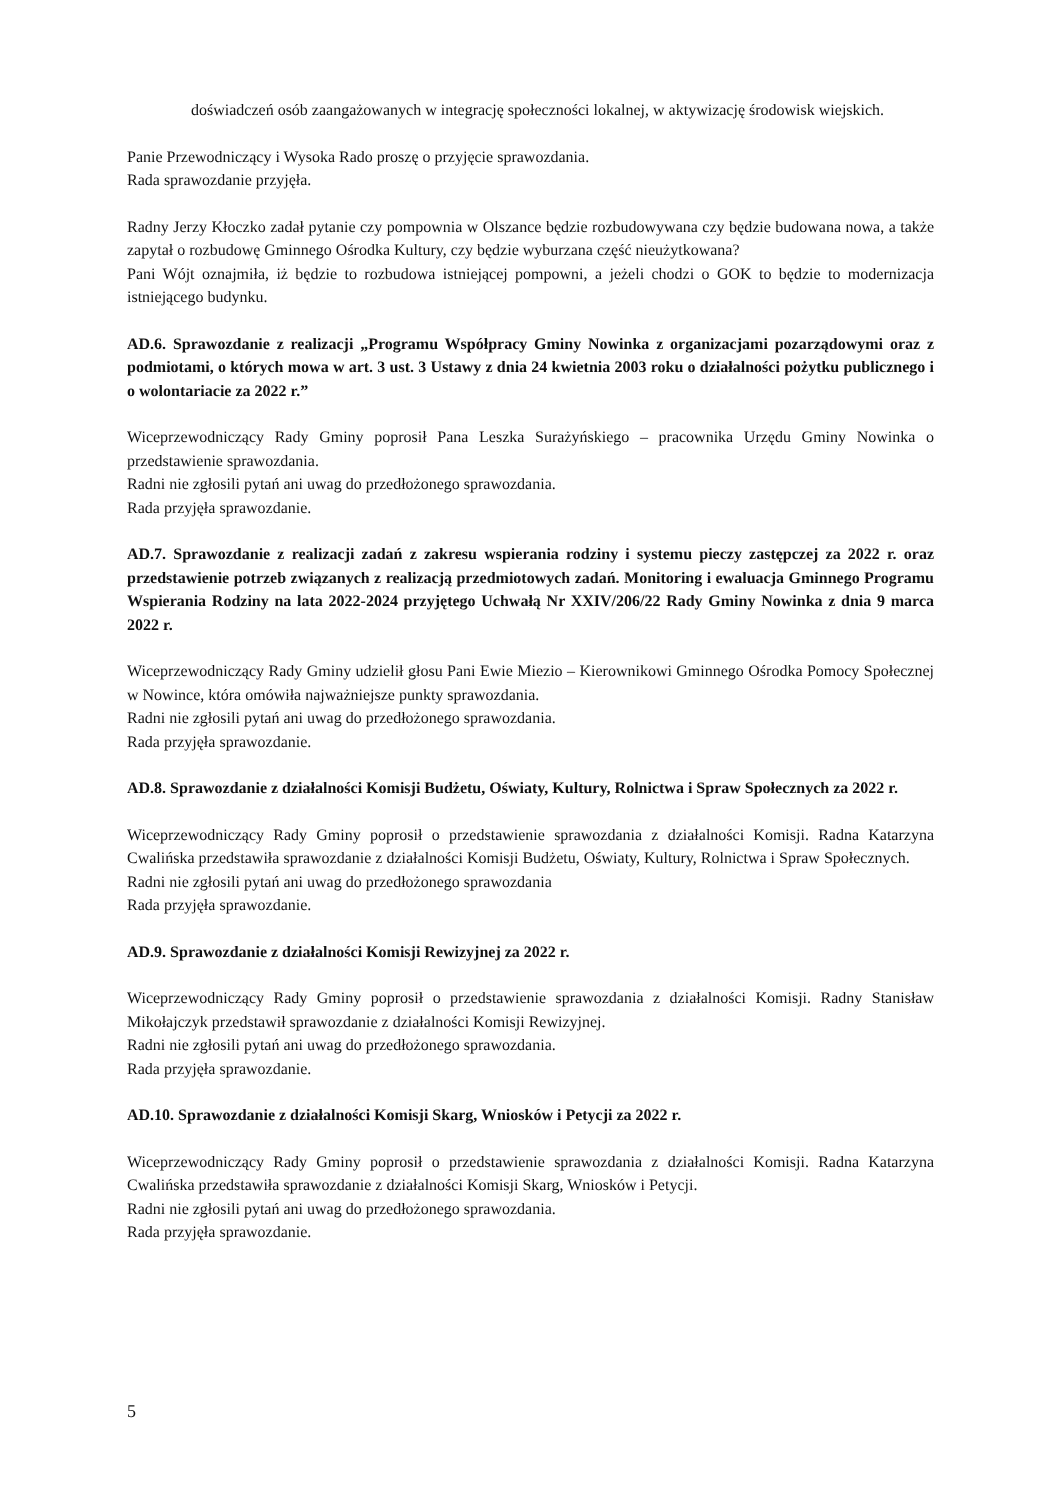doświadczeń osób zaangażowanych w integrację społeczności lokalnej, w aktywizację środowisk wiejskich.
Panie Przewodniczący i Wysoka Rado proszę o przyjęcie sprawozdania.
Rada sprawozdanie przyjęła.
Radny Jerzy Kłoczko zadał pytanie czy pompownia w Olszance będzie rozbudowywana czy będzie budowana nowa, a także zapytał o rozbudowę Gminnego Ośrodka Kultury, czy będzie wyburzana część nieużytkowana?
Pani Wójt oznajmiła, iż będzie to rozbudowa istniejącej pompowni, a jeżeli chodzi o GOK to będzie to modernizacja istniejącego budynku.
AD.6. Sprawozdanie z realizacji „Programu Współpracy Gminy Nowinka z organizacjami pozarządowymi oraz z podmiotami, o których mowa w art. 3 ust. 3 Ustawy z dnia 24 kwietnia 2003 roku o działalności pożytku publicznego i o wolontariacie za 2022 r.”
Wiceprzewodniczący Rady Gminy poprosił Pana Leszka Surażyńskiego – pracownika Urzędu Gminy Nowinka o przedstawienie sprawozdania.
Radni nie zgłosili pytań ani uwag do przedłożonego sprawozdania.
Rada przyjęła sprawozdanie.
AD.7. Sprawozdanie z realizacji zadań z zakresu wspierania rodziny i systemu pieczy zastępczej za 2022 r. oraz przedstawienie potrzeb związanych z realizacją przedmiotowych zadań. Monitoring i ewaluacja Gminnego Programu Wspierania Rodziny na lata 2022-2024 przyjętego Uchwałą Nr XXIV/206/22 Rady Gminy Nowinka z dnia 9 marca 2022 r.
Wiceprzewodniczący Rady Gminy udzielił głosu Pani Ewie Miezio – Kierownikowi Gminnego Ośrodka Pomocy Społecznej w Nowince, która omówiła najważniejsze punkty sprawozdania.
Radni nie zgłosili pytań ani uwag do przedłożonego sprawozdania.
Rada przyjęła sprawozdanie.
AD.8. Sprawozdanie z działalności Komisji Budżetu, Oświaty, Kultury, Rolnictwa i Spraw Społecznych za 2022 r.
Wiceprzewodniczący Rady Gminy poprosił o przedstawienie sprawozdania z działalności Komisji. Radna Katarzyna Cwalińska przedstawiła sprawozdanie z działalności Komisji Budżetu, Oświaty, Kultury, Rolnictwa i Spraw Społecznych.
Radni nie zgłosili pytań ani uwag do przedłożonego sprawozdania
Rada przyjęła sprawozdanie.
AD.9. Sprawozdanie z działalności Komisji Rewizyjnej za 2022 r.
Wiceprzewodniczący Rady Gminy poprosił o przedstawienie sprawozdania z działalności Komisji. Radny Stanisław Mikołajczyk przedstawił sprawozdanie z działalności Komisji Rewizyjnej.
Radni nie zgłosili pytań ani uwag do przedłożonego sprawozdania.
Rada przyjęła sprawozdanie.
AD.10. Sprawozdanie z działalności Komisji Skarg, Wniosków i Petycji za 2022 r.
Wiceprzewodniczący Rady Gminy poprosił o przedstawienie sprawozdania z działalności Komisji. Radna Katarzyna Cwalińska przedstawiła sprawozdanie z działalności Komisji Skarg, Wniosków i Petycji.
Radni nie zgłosili pytań ani uwag do przedłożonego sprawozdania.
Rada przyjęła sprawozdanie.
5